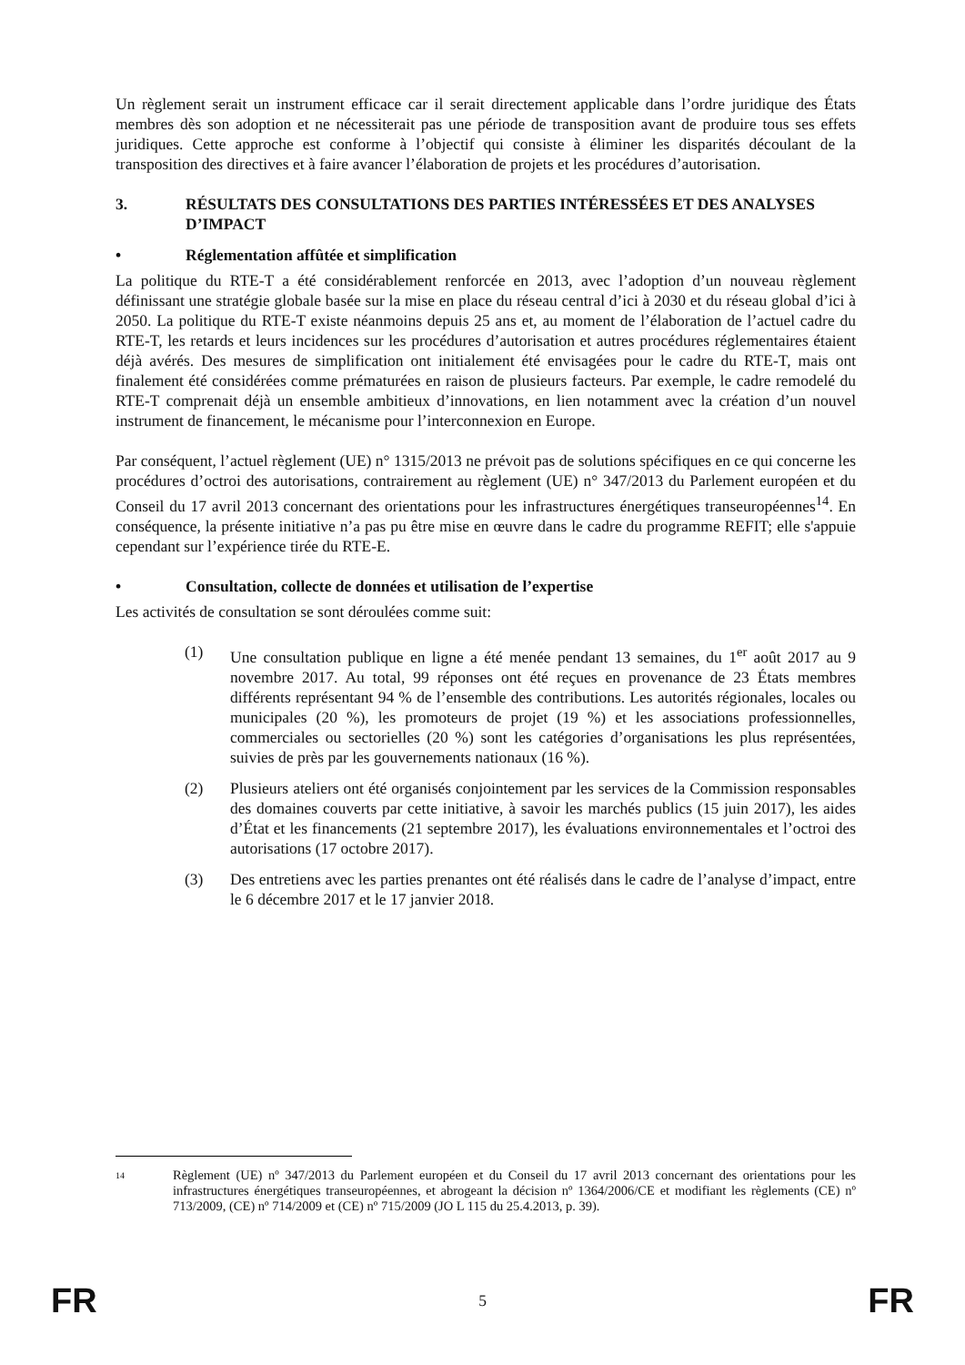Un règlement serait un instrument efficace car il serait directement applicable dans l’ordre juridique des États membres dès son adoption et ne nécessiterait pas une période de transposition avant de produire tous ses effets juridiques. Cette approche est conforme à l’objectif qui consiste à éliminer les disparités découlant de la transposition des directives et à faire avancer l’élaboration de projets et les procédures d’autorisation.
3. RÉSULTATS DES CONSULTATIONS DES PARTIES INTÉRESSÉES ET DES ANALYSES D’IMPACT
• Réglementation affûtée et simplification
La politique du RTE-T a été considérablement renforcée en 2013, avec l’adoption d’un nouveau règlement définissant une stratégie globale basée sur la mise en place du réseau central d’ici à 2030 et du réseau global d’ici à 2050. La politique du RTE-T existe néanmoins depuis 25 ans et, au moment de l’élaboration de l’actuel cadre du RTE-T, les retards et leurs incidences sur les procédures d’autorisation et autres procédures réglementaires étaient déjà avérés. Des mesures de simplification ont initialement été envisagées pour le cadre du RTE-T, mais ont finalement été considérées comme prématurées en raison de plusieurs facteurs. Par exemple, le cadre remodelé du RTE-T comprenait déjà un ensemble ambitieux d’innovations, en lien notamment avec la création d’un nouvel instrument de financement, le mécanisme pour l’interconnexion en Europe.
Par conséquent, l’actuel règlement (UE) n° 1315/2013 ne prévoit pas de solutions spécifiques en ce qui concerne les procédures d’octroi des autorisations, contrairement au règlement (UE) n° 347/2013 du Parlement européen et du Conseil du 17 avril 2013 concernant des orientations pour les infrastructures énergétiques transeuropéennes<sup>14</sup>. En conséquence, la présente initiative n’a pas pu être mise en œuvre dans le cadre du programme REFIT; elle s'appuie cependant sur l’expérience tirée du RTE-E.
• Consultation, collecte de données et utilisation de l’expertise
Les activités de consultation se sont déroulées comme suit:
(1) Une consultation publique en ligne a été menée pendant 13 semaines, du 1<sup>er</sup> août 2017 au 9 novembre 2017. Au total, 99 réponses ont été reçues en provenance de 23 États membres différents représentant 94 % de l’ensemble des contributions. Les autorités régionales, locales ou municipales (20 %), les promoteurs de projet (19 %) et les associations professionnelles, commerciales ou sectorielles (20 %) sont les catégories d’organisations les plus représentées, suivies de près par les gouvernements nationaux (16 %).
(2) Plusieurs ateliers ont été organisés conjointement par les services de la Commission responsables des domaines couverts par cette initiative, à savoir les marchés publics (15 juin 2017), les aides d’État et les financements (21 septembre 2017), les évaluations environnementales et l’octroi des autorisations (17 octobre 2017).
(3) Des entretiens avec les parties prenantes ont été réalisés dans le cadre de l’analyse d’impact, entre le 6 décembre 2017 et le 17 janvier 2018.
14
Règlement (UE) nº 347/2013 du Parlement européen et du Conseil du 17 avril 2013 concernant des orientations pour les infrastructures énergétiques transeuropéennes, et abrogeant la décision nº 1364/2006/CE et modifiant les règlements (CE) nº 713/2009, (CE) nº 714/2009 et (CE) nº 715/2009 (JO L 115 du 25.4.2013, p. 39).
FR 5 FR